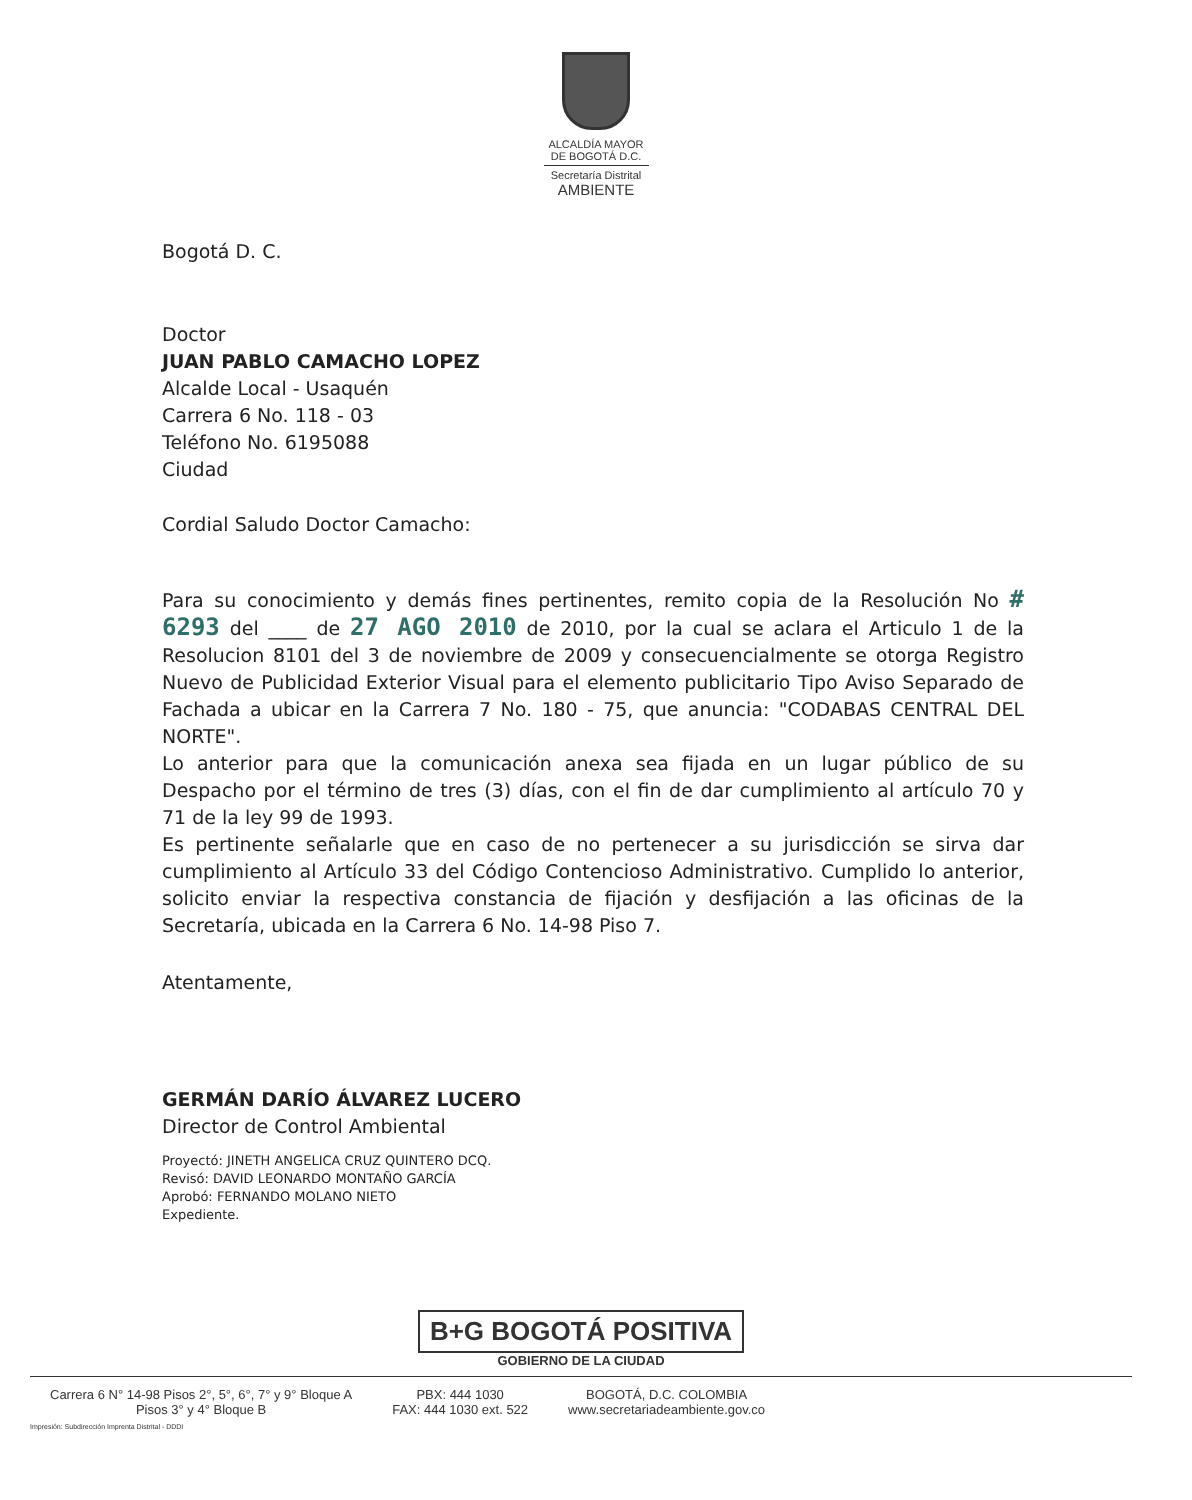ALCALDÍA MAYOR
DE BOGOTÁ D.C.
Secretaría Distrital
AMBIENTE
Bogotá D. C.
Doctor
JUAN PABLO CAMACHO LOPEZ
Alcalde Local - Usaquén
Carrera 6 No. 118 - 03
Teléfono No. 6195088
Ciudad
Cordial Saludo Doctor Camacho:
Para su conocimiento y demás fines pertinentes, remito copia de la Resolución No # 6293 del ____ de 27 AGO 2010 de 2010, por la cual se aclara el Articulo 1 de la Resolucion 8101 del 3 de noviembre de 2009 y consecuencialmente se otorga Registro Nuevo de Publicidad Exterior Visual para el elemento publicitario Tipo Aviso Separado de Fachada a ubicar en la Carrera 7 No. 180 - 75, que anuncia: "CODABAS CENTRAL DEL NORTE".
Lo anterior para que la comunicación anexa sea fijada en un lugar público de su Despacho por el término de tres (3) días, con el fin de dar cumplimiento al artículo 70 y 71 de la ley 99 de 1993.
Es pertinente señalarle que en caso de no pertenecer a su jurisdicción se sirva dar cumplimiento al Artículo 33 del Código Contencioso Administrativo. Cumplido lo anterior, solicito enviar la respectiva constancia de fijación y desfijación a las oficinas de la Secretaría, ubicada en la Carrera 6 No. 14-98 Piso 7.
Atentamente,
GERMÁN DARÍO ÁLVAREZ LUCERO
Director de Control Ambiental
Proyectó: JINETH ANGELICA CRUZ QUINTERO DCQ.
Revisó: DAVID LEONARDO MONTAÑO GARCÍA
Aprobó: FERNANDO MOLANO NIETO
Expediente.
B+G BOGOTÁ POSITIVA
GOBIERNO DE LA CIUDAD
Carrera 6 N° 14-98 Pisos 2°, 5°, 6°, 7° y 9° Bloque A
Pisos 3° y 4° Bloque B
PBX: 444 1030
FAX: 444 1030 ext. 522
BOGOTÁ, D.C. COLOMBIA
www.secretariadeambiente.gov.co
Impresión: Subdirección Imprenta Distrital - DDDI